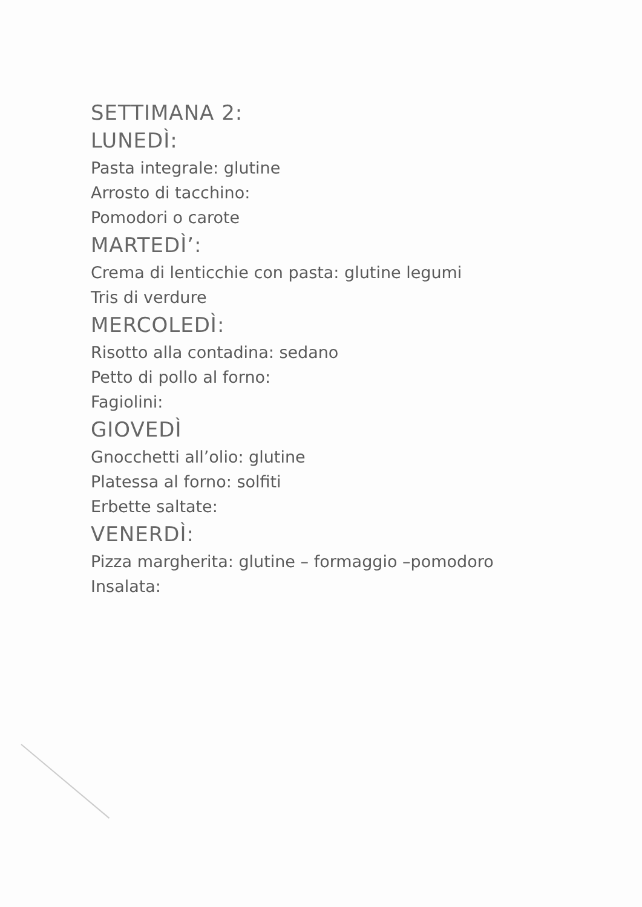SETTIMANA 2:
LUNEDÌ:
Pasta integrale: glutine
Arrosto di tacchino:
Pomodori o carote
MARTEDÌ’:
Crema di lenticchie con pasta: glutine legumi
Tris di verdure
MERCOLEDÌ:
Risotto alla contadina: sedano
Petto di pollo al forno:
Fagiolini:
GIOVEDÌ
Gnocchetti all’olio: glutine
Platessa al forno: solfiti
Erbette saltate:
VENERDÌ:
Pizza margherita: glutine – formaggio –pomodoro
Insalata: